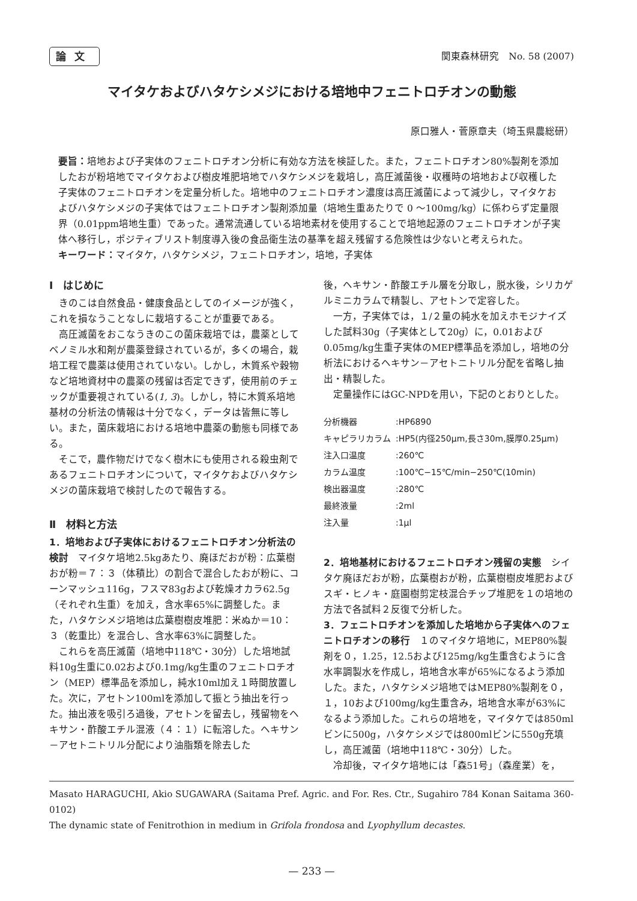論文 関東森林研究　No. 58 (2007)
マイタケおよびハタケシメジにおける培地中フェニトロチオンの動態
原口雅人・菅原章夫（埼玉県農総研）
要旨：培地および子実体のフェニトロチオン分析に有効な方法を検証した。また，フェニトロチオン80%製剤を添加したおが粉培地でマイタケおよび樹皮堆肥培地でハタケシメジを栽培し，高圧滅菌後・収穫時の培地および収穫した子実体のフェニトロチオンを定量分析した。培地中のフェニトロチオン濃度は高圧滅菌によって減少し，マイタケおよびハタケシメジの子実体ではフェニトロチオン製剤添加量（培地生重あたりで 0 〜100mg/kg）に係わらず定量限界（0.01ppm培地生重）であった。通常流通している培地素材を使用することで培地起源のフェニトロチオンが子実体へ移行し，ポジティブリスト制度導入後の食品衛生法の基準を超え残留する危険性は少ないと考えられた。
キーワード：マイタケ，ハタケシメジ，フェニトロチオン，培地，子実体
Ⅰ　はじめに
きのこは自然食品・健康食品としてのイメージが強く，これを損なうことなしに栽培することが重要である。
高圧滅菌をおこなうきのこの菌床栽培では，農薬としてベノミル水和剤が農薬登録されているが，多くの場合，栽培工程で農薬は使用されていない。しかし，木質系や穀物など培地資材中の農薬の残留は否定できず，使用前のチェックが重要視されている(1, 3)。しかし，特に木質系培地基材の分析法の情報は十分でなく，データは皆無に等しい。また，菌床栽培における培地中農薬の動態も同様である。
そこで，農作物だけでなく樹木にも使用される殺虫剤であるフェニトロチオンについて，マイタケおよびハタケシメジの菌床栽培で検討したので報告する。
Ⅱ　材料と方法
1．培地および子実体におけるフェニトロチオン分析法の検討　マイタケ培地2.5kgあたり、廃ほだおが粉：広葉樹おが粉＝７：３（体積比）の割合で混合したおが粉に、コーンマッシュ116g，フスマ83gおよび乾燥オカラ62.5g（それぞれ生重）を加え，含水率65%に調整した。また，ハタケシメジ培地は広葉樹樹皮堆肥：米ぬか＝10：３（乾重比）を混合し、含水率63%に調整した。
これらを高圧滅菌（培地中118℃・30分）した培地試料10g生重に0.02および0.1mg/kg生重のフェニトロチオン（MEP）標準品を添加し，純水10ml加え１時間放置した。次に，アセトン100mlを添加して振とう抽出を行った。抽出液を吸引ろ過後，アセトンを留去し，残留物をヘキサン・酢酸エチル混液（４：１）に転溶した。ヘキサン－アセトニトリル分配により油脂類を除去した
後，ヘキサン・酢酸エチル層を分取し，脱水後，シリカゲルミニカラムで精製し、アセトンで定容した。
一方，子実体では，１/２量の純水を加えホモジナイズした試料30g（子実体として20g）に，0.01および0.05mg/kg生重子実体のMEP標準品を添加し，培地の分析法におけるヘキサン－アセトニトリル分配を省略し抽出・精製した。
定量操作にはGC-NPDを用い，下記のとおりとした。
| 分析機器 | :HP6890 |
| キャピラリカラム | :HP5(内径250μm,長さ30m,膜厚0.25μm) |
| 注入口温度 | :260℃ |
| カラム温度 | :100℃−15℃/min−250℃(10min) |
| 検出器温度 | :280℃ |
| 最終液量 | :2ml |
| 注入量 | :1μl |
2．培地基材におけるフェニトロチオン残留の実態　シイタケ廃ほだおが粉，広葉樹おが粉，広葉樹樹皮堆肥およびスギ・ヒノキ・庭園樹剪定枝混合チップ堆肥を１の培地の方法で各試料２反復で分析した。
3．フェニトロチオンを添加した培地から子実体へのフェニトロチオンの移行　１のマイタケ培地に，MEP80%製剤を０，1.25，12.5および125mg/kg生重含むように含水率調製水を作成し，培地含水率が65%になるよう添加した。また，ハタケシメジ培地ではMEP80%製剤を０，１，10および100mg/kg生重含み，培地含水率が63%になるよう添加した。これらの培地を，マイタケでは850mlビンに500g，ハタケシメジでは800mlビンに550g充填し，高圧滅菌（培地中118℃・30分）した。
冷却後，マイタケ培地には「森51号」（森産業）を，
Masato HARAGUCHI, Akio SUGAWARA (Saitama Pref. Agric. and For. Res. Ctr., Sugahiro 784 Konan Saitama 360-0102)
The dynamic state of Fenitrothion in medium in Grifola frondosa and Lyophyllum decastes.
— 233 —